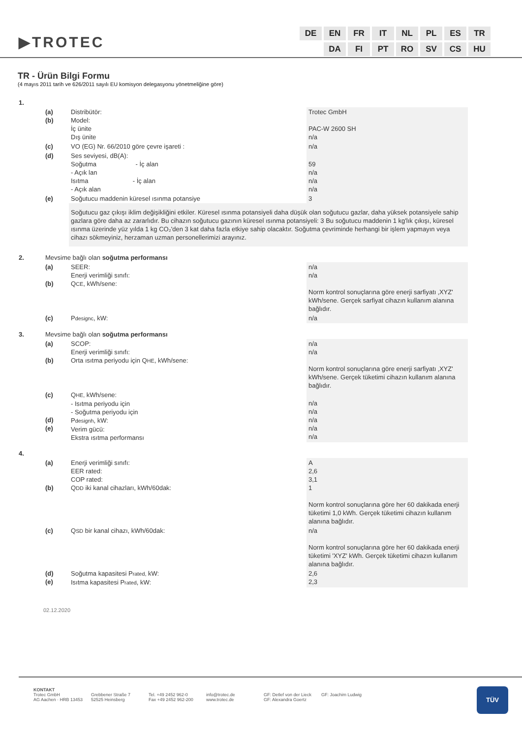▶TROTEC
| DE | EN | FR | IT | NL | PL | ES | TR |
| | DA | FI | PT | RO | SV | CS | HU |
TR - Ürün Bilgi Formu
(4 mayıs 2011 tarih ve 626/2011 sayılı EU komisyon delegasyonu yönetmeliğine göre)
| 1. | | | |
| | (a) (b) | Distribütör: Model: İç ünite Dış ünite | Trotec GmbH PAC-W 2600 SH n/a |
| | (c) | VO (EG) Nr. 66/2010 göre çevre işareti : | n/a |
| | (d) | Ses seviyesi, dB(A): Soğutma - İç alan - Açık lan Isıtma - İç alan - Açık alan | 59 n/a n/a n/a |
| | (e) | Soğutucu maddenin küresel ısınma potansiye | 3 |
| | | Soğutucu gaz çıkışı iklim değişikliğini etkiler. Küresel ısınma potansiyeli daha düşük olan soğutucu gazlar, daha yüksek potansiyele sahip gazlara göre daha az zararlıdır. Bu cihazın soğutucu gazının küresel ısınma potansiyeli: 3 Bu soğutucu maddenin 1 kg'lık çıkışı, küresel ısınma üzerinde yüz yılda 1 kg CO₂'den 3 kat daha fazla etkiye sahip olacaktır. Soğutma çevriminde herhangi bir işlem yapmayın veya cihazı sökmeyiniz, herzaman uzman personellerimizi arayınız. | |
| 2. | Mevsime bağlı olan soğutma performansı | | |
| | (a) (b) | SEER: Enerji verimliği sınıfı: Q CE , kWh/sene: | n/a n/a Norm kontrol sonuçlarına göre enerji sarfiyatı ‚XYZ' kWh/sene. Gerçek sarfiyat cihazın kullanım alanına bağlıdır. |
| | (c) | P designc , kW: | n/a |
| 3. | Mevsime bağlı olan soğutma performansı | | |
| | (a) (b) | SCOP: Enerji verimliği sınıfı: Orta ısıtma periyodu için Q HE , kWh/sene: | n/a n/a Norm kontrol sonuçlarına göre enerji sarfiyatı ‚XYZ' kWh/sene. Gerçek tüketimi cihazın kullanım alanına bağlıdır. |
| | (c) (d) (e) | Q HE, kWh/sene: - Isıtma periyodu için - Soğutma periyodu için P designh , kW: Verim gücü: Ekstra ısıtma performansı | n/a n/a n/a n/a n/a |
| 4. | | | |
| | (a) (b) | Enerji verimliği sınıfı: EER rated: COP rated: Q DD iki kanal cihazları, kWh/60dak: | A 2,6 3,1 1 Norm kontrol sonuçlarına göre her 60 dakikada enerji tüketimi 1,0 kWh. Gerçek tüketimi cihazın kullanım alanına bağlıdır. |
| | (c) | Q SD bir kanal cihazı, kWh/60dak: | n/a Norm kontrol sonuçlarına göre her 60 dakikada enerji tüketimi 'XYZ' kWh. Gerçek tüketimi cihazın kullanım alanına bağlıdır. |
| | (d) (e) | Soğutma kapasitesi P rated, kW: Isıtma kapasitesi P rated , kW: | 2,6 2,3 |
02.12.2020
KONTAKT
Trotec GmbH
AG Aachen · HRB 13453
Grebbener Straße 7
52525 Heinsberg
Tel. +49 2452 962-0
Fax +49 2452 962-200
info@trotec.de
www.trotec.de
GF: Detlef von der Lieck
GF: Alexandra Goertz
GF: Joachim Ludwig
TÜV